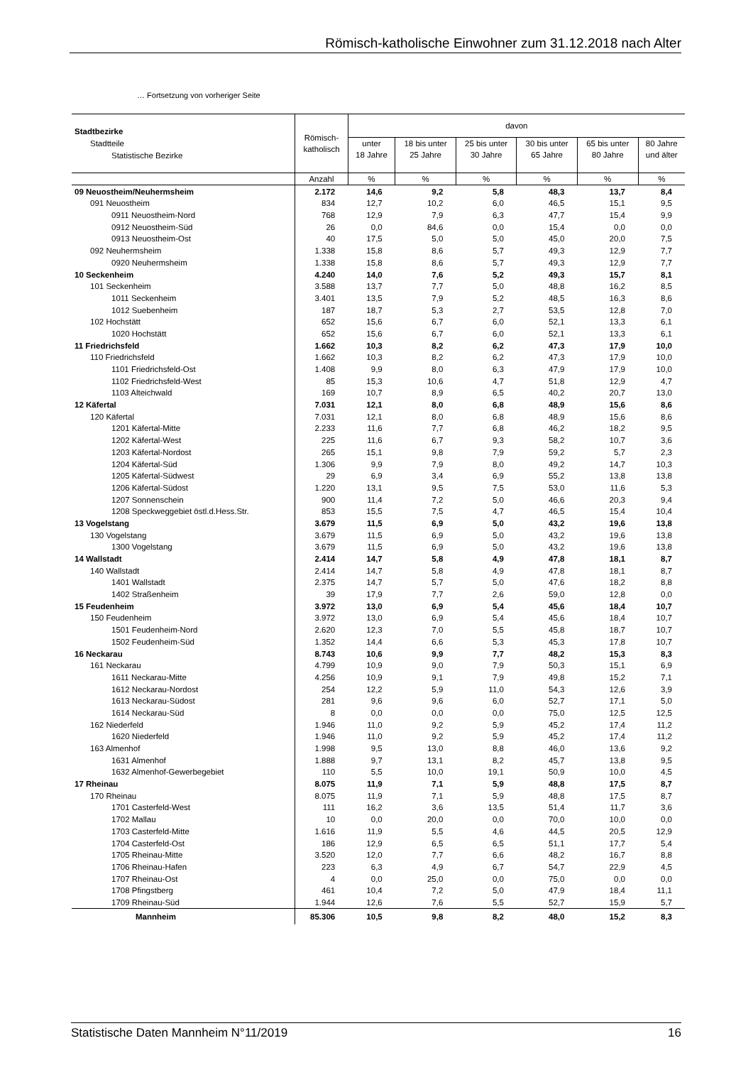Römisch-katholische Einwohner zum 31.12.2018 nach Alter
… Fortsetzung von vorheriger Seite
| Stadtbezirke Stadtteile Statistische Bezirke | Römisch- katholisch | davon | | | | | |
| --- | --- | --- | --- | --- | --- | --- | --- |
| | | unter 18 Jahre | 18 bis unter 25 Jahre | 25 bis unter 30 Jahre | 30 bis unter 65 Jahre | 65 bis unter 80 Jahre | 80 Jahre und älter |
| | Anzahl | % | % | % | % | % | % |
| 09 Neuostheim/Neuhermsheim | 2.172 | 14,6 | 9,2 | 5,8 | 48,3 | 13,7 | 8,4 |
| 091 Neuostheim | 834 | 12,7 | 10,2 | 6,0 | 46,5 | 15,1 | 9,5 |
| 0911 Neuostheim-Nord | 768 | 12,9 | 7,9 | 6,3 | 47,7 | 15,4 | 9,9 |
| 0912 Neuostheim-Süd | 26 | 0,0 | 84,6 | 0,0 | 15,4 | 0,0 | 0,0 |
| 0913 Neuostheim-Ost | 40 | 17,5 | 5,0 | 5,0 | 45,0 | 20,0 | 7,5 |
| 092 Neuhermsheim | 1.338 | 15,8 | 8,6 | 5,7 | 49,3 | 12,9 | 7,7 |
| 0920 Neuhermsheim | 1.338 | 15,8 | 8,6 | 5,7 | 49,3 | 12,9 | 7,7 |
| 10 Seckenheim | 4.240 | 14,0 | 7,6 | 5,2 | 49,3 | 15,7 | 8,1 |
| 101 Seckenheim | 3.588 | 13,7 | 7,7 | 5,0 | 48,8 | 16,2 | 8,5 |
| 1011 Seckenheim | 3.401 | 13,5 | 7,9 | 5,2 | 48,5 | 16,3 | 8,6 |
| 1012 Suebenheim | 187 | 18,7 | 5,3 | 2,7 | 53,5 | 12,8 | 7,0 |
| 102 Hochstätt | 652 | 15,6 | 6,7 | 6,0 | 52,1 | 13,3 | 6,1 |
| 1020 Hochstätt | 652 | 15,6 | 6,7 | 6,0 | 52,1 | 13,3 | 6,1 |
| 11 Friedrichsfeld | 1.662 | 10,3 | 8,2 | 6,2 | 47,3 | 17,9 | 10,0 |
| 110 Friedrichsfeld | 1.662 | 10,3 | 8,2 | 6,2 | 47,3 | 17,9 | 10,0 |
| 1101 Friedrichsfeld-Ost | 1.408 | 9,9 | 8,0 | 6,3 | 47,9 | 17,9 | 10,0 |
| 1102 Friedrichsfeld-West | 85 | 15,3 | 10,6 | 4,7 | 51,8 | 12,9 | 4,7 |
| 1103 Alteichwald | 169 | 10,7 | 8,9 | 6,5 | 40,2 | 20,7 | 13,0 |
| 12 Käfertal | 7.031 | 12,1 | 8,0 | 6,8 | 48,9 | 15,6 | 8,6 |
| 120 Käfertal | 7.031 | 12,1 | 8,0 | 6,8 | 48,9 | 15,6 | 8,6 |
| 1201 Käfertal-Mitte | 2.233 | 11,6 | 7,7 | 6,8 | 46,2 | 18,2 | 9,5 |
| 1202 Käfertal-West | 225 | 11,6 | 6,7 | 9,3 | 58,2 | 10,7 | 3,6 |
| 1203 Käfertal-Nordost | 265 | 15,1 | 9,8 | 7,9 | 59,2 | 5,7 | 2,3 |
| 1204 Käfertal-Süd | 1.306 | 9,9 | 7,9 | 8,0 | 49,2 | 14,7 | 10,3 |
| 1205 Käfertal-Südwest | 29 | 6,9 | 3,4 | 6,9 | 55,2 | 13,8 | 13,8 |
| 1206 Käfertal-Südost | 1.220 | 13,1 | 9,5 | 7,5 | 53,0 | 11,6 | 5,3 |
| 1207 Sonnenschein | 900 | 11,4 | 7,2 | 5,0 | 46,6 | 20,3 | 9,4 |
| 1208 Speckweggebiet östl.d.Hess.Str. | 853 | 15,5 | 7,5 | 4,7 | 46,5 | 15,4 | 10,4 |
| 13 Vogelstang | 3.679 | 11,5 | 6,9 | 5,0 | 43,2 | 19,6 | 13,8 |
| 130 Vogelstang | 3.679 | 11,5 | 6,9 | 5,0 | 43,2 | 19,6 | 13,8 |
| 1300 Vogelstang | 3.679 | 11,5 | 6,9 | 5,0 | 43,2 | 19,6 | 13,8 |
| 14 Wallstadt | 2.414 | 14,7 | 5,8 | 4,9 | 47,8 | 18,1 | 8,7 |
| 140 Wallstadt | 2.414 | 14,7 | 5,8 | 4,9 | 47,8 | 18,1 | 8,7 |
| 1401 Wallstadt | 2.375 | 14,7 | 5,7 | 5,0 | 47,6 | 18,2 | 8,8 |
| 1402 Straßenheim | 39 | 17,9 | 7,7 | 2,6 | 59,0 | 12,8 | 0,0 |
| 15 Feudenheim | 3.972 | 13,0 | 6,9 | 5,4 | 45,6 | 18,4 | 10,7 |
| 150 Feudenheim | 3.972 | 13,0 | 6,9 | 5,4 | 45,6 | 18,4 | 10,7 |
| 1501 Feudenheim-Nord | 2.620 | 12,3 | 7,0 | 5,5 | 45,8 | 18,7 | 10,7 |
| 1502 Feudenheim-Süd | 1.352 | 14,4 | 6,6 | 5,3 | 45,3 | 17,8 | 10,7 |
| 16 Neckarau | 8.743 | 10,6 | 9,9 | 7,7 | 48,2 | 15,3 | 8,3 |
| 161 Neckarau | 4.799 | 10,9 | 9,0 | 7,9 | 50,3 | 15,1 | 6,9 |
| 1611 Neckarau-Mitte | 4.256 | 10,9 | 9,1 | 7,9 | 49,8 | 15,2 | 7,1 |
| 1612 Neckarau-Nordost | 254 | 12,2 | 5,9 | 11,0 | 54,3 | 12,6 | 3,9 |
| 1613 Neckarau-Südost | 281 | 9,6 | 9,6 | 6,0 | 52,7 | 17,1 | 5,0 |
| 1614 Neckarau-Süd | 8 | 0,0 | 0,0 | 0,0 | 75,0 | 12,5 | 12,5 |
| 162 Niederfeld | 1.946 | 11,0 | 9,2 | 5,9 | 45,2 | 17,4 | 11,2 |
| 1620 Niederfeld | 1.946 | 11,0 | 9,2 | 5,9 | 45,2 | 17,4 | 11,2 |
| 163 Almenhof | 1.998 | 9,5 | 13,0 | 8,8 | 46,0 | 13,6 | 9,2 |
| 1631 Almenhof | 1.888 | 9,7 | 13,1 | 8,2 | 45,7 | 13,8 | 9,5 |
| 1632 Almenhof-Gewerbegebiet | 110 | 5,5 | 10,0 | 19,1 | 50,9 | 10,0 | 4,5 |
| 17 Rheinau | 8.075 | 11,9 | 7,1 | 5,9 | 48,8 | 17,5 | 8,7 |
| 170 Rheinau | 8.075 | 11,9 | 7,1 | 5,9 | 48,8 | 17,5 | 8,7 |
| 1701 Casterfeld-West | 111 | 16,2 | 3,6 | 13,5 | 51,4 | 11,7 | 3,6 |
| 1702 Mallau | 10 | 0,0 | 20,0 | 0,0 | 70,0 | 10,0 | 0,0 |
| 1703 Casterfeld-Mitte | 1.616 | 11,9 | 5,5 | 4,6 | 44,5 | 20,5 | 12,9 |
| 1704 Casterfeld-Ost | 186 | 12,9 | 6,5 | 6,5 | 51,1 | 17,7 | 5,4 |
| 1705 Rheinau-Mitte | 3.520 | 12,0 | 7,7 | 6,6 | 48,2 | 16,7 | 8,8 |
| 1706 Rheinau-Hafen | 223 | 6,3 | 4,9 | 6,7 | 54,7 | 22,9 | 4,5 |
| 1707 Rheinau-Ost | 4 | 0,0 | 25,0 | 0,0 | 75,0 | 0,0 | 0,0 |
| 1708 Pfingstberg | 461 | 10,4 | 7,2 | 5,0 | 47,9 | 18,4 | 11,1 |
| 1709 Rheinau-Süd | 1.944 | 12,6 | 7,6 | 5,5 | 52,7 | 15,9 | 5,7 |
| Mannheim | 85.306 | 10,5 | 9,8 | 8,2 | 48,0 | 15,2 | 8,3 |
Statistische Daten Mannheim N°11/2019 16